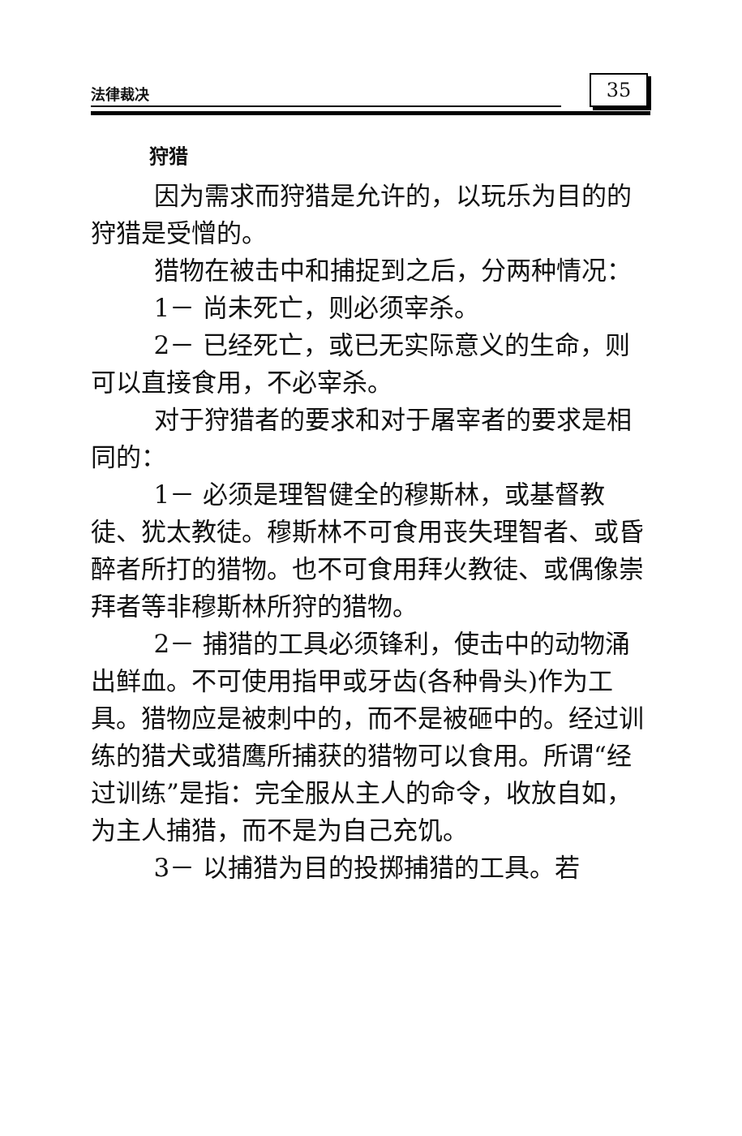法律裁决 35
狩猎
因为需求而狩猎是允许的，以玩乐为目的的狩猎是受憎的。
猎物在被击中和捕捉到之后，分两种情况：
1－ 尚未死亡，则必须宰杀。
2－ 已经死亡，或已无实际意义的生命，则可以直接食用，不必宰杀。
对于狩猎者的要求和对于屠宰者的要求是相同的：
1－ 必须是理智健全的穆斯林，或基督教徒、犹太教徒。穆斯林不可食用丧失理智者、或昏醉者所打的猎物。也不可食用拜火教徒、或偶像崇拜者等非穆斯林所狩的猎物。
2－ 捕猎的工具必须锋利，使击中的动物涌出鲜血。不可使用指甲或牙齿(各种骨头)作为工具。猎物应是被刺中的，而不是被砸中的。经过训练的猎犬或猎鹰所捕获的猎物可以食用。所谓“经过训练”是指：完全服从主人的命令，收放自如，为主人捕猎，而不是为自己充饥。
3－ 以捕猎为目的投掷捕猎的工具。若